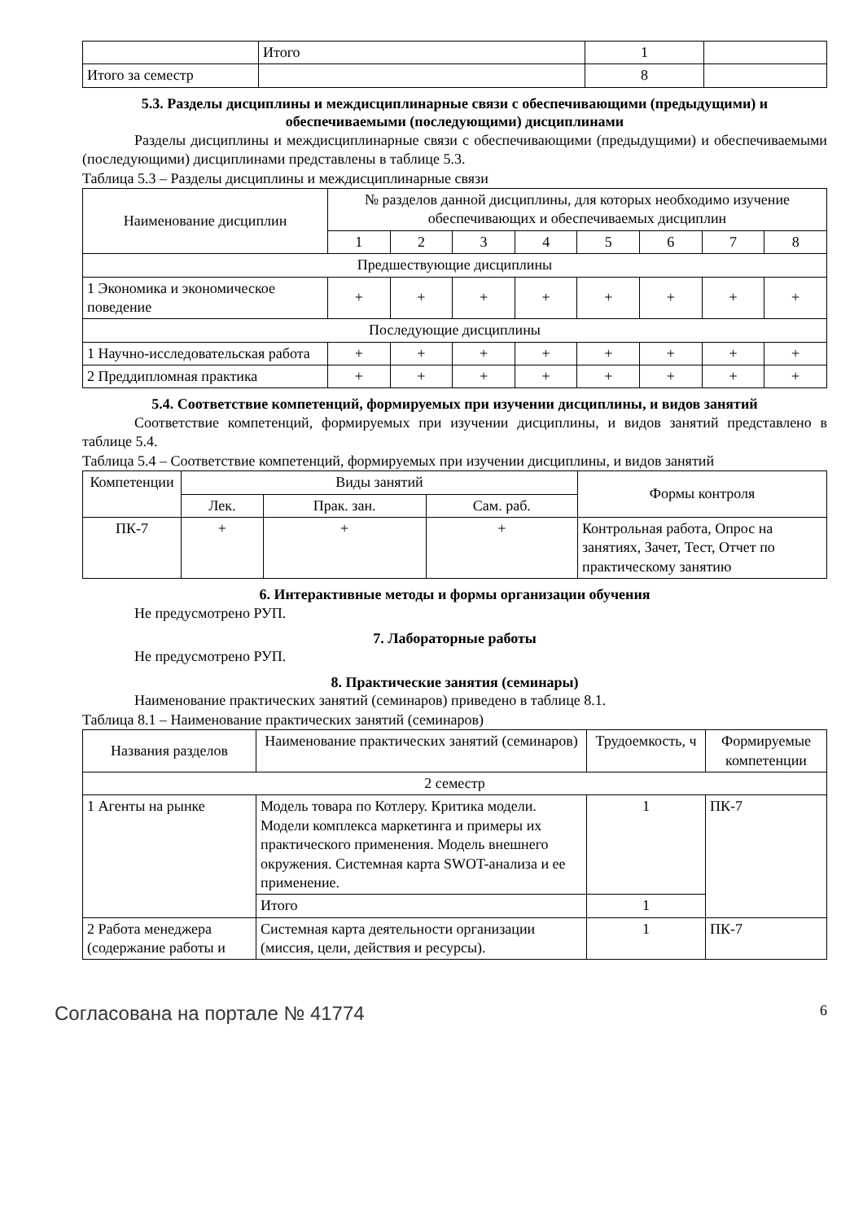| | Итого | 1 | |
| Итого за семестр | | 8 | |
5.3. Разделы дисциплины и междисциплинарные связи с обеспечивающими (предыдущими) и обеспечиваемыми (последующими) дисциплинами
Разделы дисциплины и междисциплинарные связи с обеспечивающими (предыдущими) и обеспечиваемыми (последующими) дисциплинами представлены в таблице 5.3.
Таблица 5.3 – Разделы дисциплины и междисциплинарные связи
| Наименование дисциплин | № разделов данной дисциплины, для которых необходимо изучение обеспечивающих и обеспечиваемых дисциплин | | | | | | | |
| --- | --- | --- | --- | --- | --- | --- | --- | --- |
| | 1 | 2 | 3 | 4 | 5 | 6 | 7 | 8 |
| Предшествующие дисциплины | | | | | | | | |
| 1 Экономика и экономическое поведение | + | + | + | + | + | + | + | + |
| Последующие дисциплины | | | | | | | | |
| 1 Научно-исследовательская работа | + | + | + | + | + | + | + | + |
| 2 Преддипломная практика | + | + | + | + | + | + | + | + |
5.4. Соответствие компетенций, формируемых при изучении дисциплины, и видов занятий
Соответствие компетенций, формируемых при изучении дисциплины, и видов занятий представлено в таблице 5.4.
Таблица 5.4 – Соответствие компетенций, формируемых при изучении дисциплины, и видов занятий
| Компетенции | Виды занятий | | | Формы контроля |
| --- | --- | --- | --- | --- |
| | Лек. | Прак. зан. | Сам. раб. | |
| ПК-7 | + | + | + | Контрольная работа, Опрос на занятиях, Зачет, Тест, Отчет по практическому занятию |
6. Интерактивные методы и формы организации обучения
Не предусмотрено РУП.
7. Лабораторные работы
Не предусмотрено РУП.
8. Практические занятия (семинары)
Наименование практических занятий (семинаров) приведено в таблице 8.1.
Таблица 8.1 – Наименование практических занятий (семинаров)
| Названия разделов | Наименование практических занятий (семинаров) | Трудоемкость, ч | Формируемые компетенции |
| --- | --- | --- | --- |
| 2 семестр | | | |
| 1 Агенты на рынке | Модель товара по Котлеру. Критика модели. Модели комплекса маркетинга и примеры их практического применения. Модель внешнего окружения. Системная карта SWOT-анализа и ее применение. | 1 | ПК-7 |
| | Итого | 1 | |
| 2 Работа менеджера (содержание работы и | Системная карта деятельности организации (миссия, цели, действия и ресурсы). | 1 | ПК-7 |
Согласована на портале № 41774 6